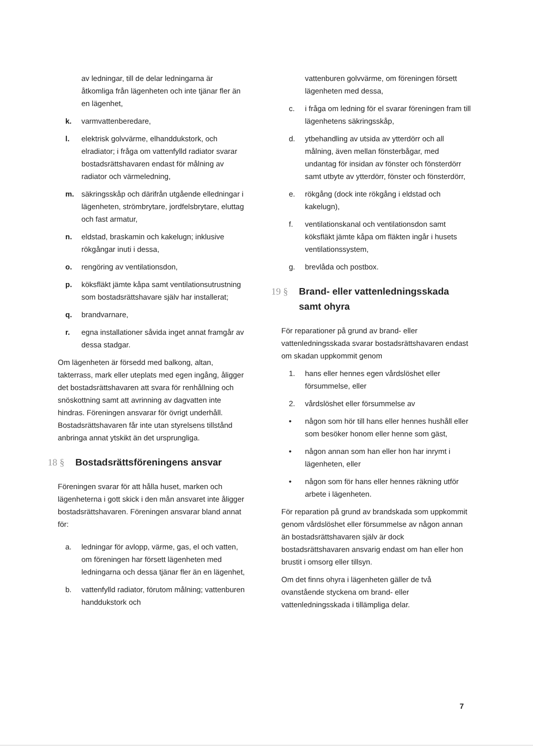av ledningar, till de delar ledningarna är åtkomliga från lägenheten och inte tjänar fler än en lägenhet,
k. varmvattenberedare,
l. elektrisk golvvärme, elhanddukstork, och elradiator; i fråga om vattenfylld radiator svarar bostadsrättshavaren endast för målning av radiator och värmeledning,
m. säkringsskåp och därifrån utgående elledningar i lägenheten, strömbrytare, jordfelsbrytare, eluttag och fast armatur,
n. eldstad, braskamin och kakelugn; inklusive rökgångar inuti i dessa,
o. rengöring av ventilationsdon,
p. köksfläkt jämte kåpa samt ventilationsutrustning som bostadsrättshavare själv har installerat;
q. brandvarnare,
r. egna installationer såvida inget annat framgår av dessa stadgar.
Om lägenheten är försedd med balkong, altan, takterrass, mark eller uteplats med egen ingång, åligger det bostadsrättshavaren att svara för renhållning och snöskottning samt att avrinning av dagvatten inte hindras. Föreningen ansvarar för övrigt underhåll. Bostadsrättshavaren får inte utan styrelsens tillstånd anbringa annat ytskikt än det ursprungliga.
18 § Bostadsrättsföreningens ansvar
Föreningen svarar för att hålla huset, marken och lägenheterna i gott skick i den mån ansvaret inte åligger bostadsrättshavaren. Föreningen ansvarar bland annat för:
a. ledningar för avlopp, värme, gas, el och vatten, om föreningen har försett lägenheten med ledningarna och dessa tjänar fler än en lägenhet,
b. vattenfylld radiator, förutom målning; vattenburen handdukstork och
vattenburen golvvärme, om föreningen försett lägenheten med dessa,
c. i fråga om ledning för el svarar föreningen fram till lägenhetens säkringsskåp,
d. ytbehandling av utsida av ytterdörr och all målning, även mellan fönsterbågar, med undantag för insidan av fönster och fönsterdörr samt utbyte av ytterdörr, fönster och fönsterdörr,
e. rökgång (dock inte rökgång i eldstad och kakelugn),
f. ventilationskanal och ventilationsdon samt köksfläkt jämte kåpa om fläkten ingår i husets ventilationssystem,
g. brevlåda och postbox.
19 § Brand- eller vattenledningsskada samt ohyra
För reparationer på grund av brand- eller vattenledningsskada svarar bostadsrättshavaren endast om skadan uppkommit genom
1. hans eller hennes egen vårdslöshet eller försummelse, eller
2. vårdslöshet eller försummelse av
• någon som hör till hans eller hennes hushåll eller som besöker honom eller henne som gäst,
• någon annan som han eller hon har inrymt i lägenheten, eller
• någon som för hans eller hennes räkning utför arbete i lägenheten.
För reparation på grund av brandskada som uppkommit genom vårdslöshet eller försummelse av någon annan än bostadsrättshavaren själv är dock bostadsrättshavaren ansvarig endast om han eller hon brustit i omsorg eller tillsyn.
Om det finns ohyra i lägenheten gäller de två ovanstående styckena om brand- eller vattenledningsskada i tillämpliga delar.
7